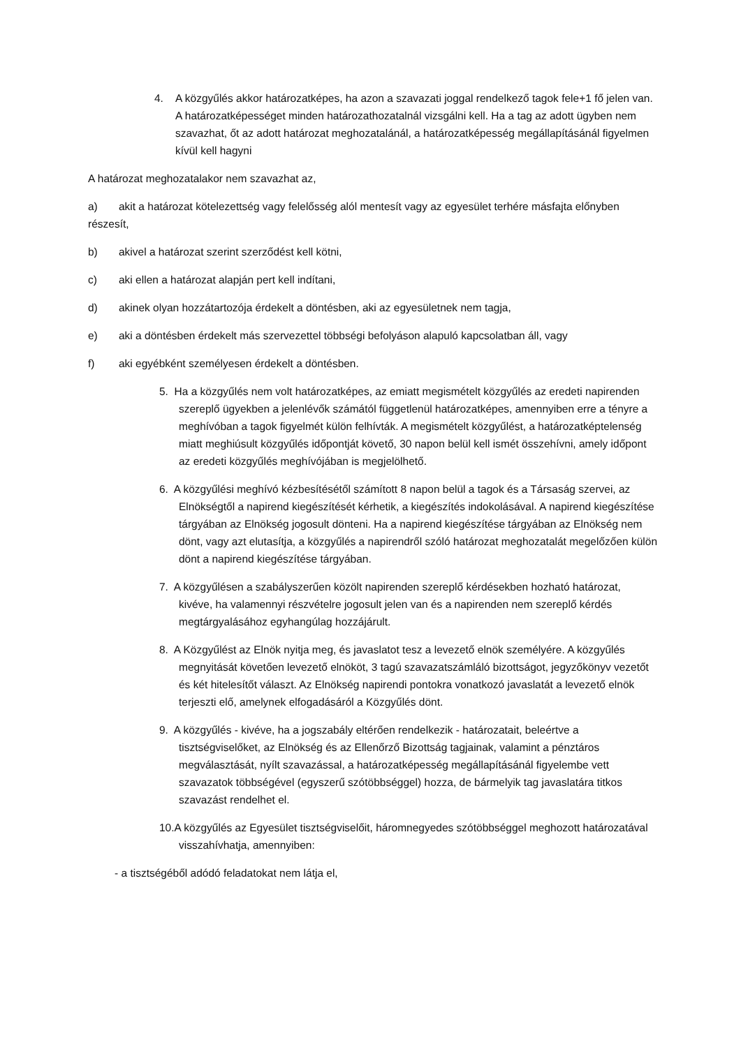4. A közgyűlés akkor határozatképes, ha azon a szavazati joggal rendelkező tagok fele+1 fő jelen van. A határozatképességet minden határozathozatalnál vizsgálni kell. Ha a tag az adott ügyben nem szavazhat, őt az adott határozat meghozatalánál, a határozatképesség megállapításánál figyelmen kívül kell hagyni
A határozat meghozatalakor nem szavazhat az,
a) akit a határozat kötelezettség vagy felelősség alól mentesít vagy az egyesület terhére másfajta előnyben részesít,
b) akivel a határozat szerint szerződést kell kötni,
c) aki ellen a határozat alapján pert kell indítani,
d) akinek olyan hozzátartozója érdekelt a döntésben, aki az egyesületnek nem tagja,
e) aki a döntésben érdekelt más szervezettel többségi befolyáson alapuló kapcsolatban áll, vagy
f) aki egyébként személyesen érdekelt a döntésben.
5. Ha a közgyűlés nem volt határozatképes, az emiatt megismételt közgyűlés az eredeti napirenden szereplő ügyekben a jelenlévők számától függetlenül határozatképes, amennyiben erre a tényre a meghívóban a tagok figyelmét külön felhívták. A megismételt közgyűlést, a határozatképtelenség miatt meghiúsult közgyűlés időpontját követő, 30 napon belül kell ismét összehívni, amely időpont az eredeti közgyűlés meghívójában is megjelölhető.
6. A közgyűlési meghívó kézbesítésétől számított 8 napon belül a tagok és a Társaság szervei, az Elnökségtől a napirend kiegészítését kérhetik, a kiegészítés indokolásával. A napirend kiegészítése tárgyában az Elnökség jogosult dönteni. Ha a napirend kiegészítése tárgyában az Elnökség nem dönt, vagy azt elutasítja, a közgyűlés a napirendről szóló határozat meghozatalát megelőzően külön dönt a napirend kiegészítése tárgyában.
7. A közgyűlésen a szabályszerűen közölt napirenden szereplő kérdésekben hozható határozat, kivéve, ha valamennyi részvételre jogosult jelen van és a napirenden nem szereplő kérdés megtárgyalásához egyhangúlag hozzájárult.
8. A Közgyűlést az Elnök nyitja meg, és javaslatot tesz a levezető elnök személyére. A közgyűlés megnyitását követően levezető elnököt, 3 tagú szavazatszámláló bizottságot, jegyzőkönyv vezetőt és két hitelesítőt választ. Az Elnökség napirendi pontokra vonatkozó javaslatát a levezető elnök terjeszti elő, amelynek elfogadásáról a Közgyűlés dönt.
9. A közgyűlés - kivéve, ha a jogszabály eltérően rendelkezik - határozatait, beleértve a tisztségviselőket, az Elnökség és az Ellenőrző Bizottság tagjainak, valamint a pénztáros megválasztását, nyílt szavazással, a határozatképesség megállapításánál figyelembe vett szavazatok többségével (egyszerű szótöbbséggel) hozza, de bármelyik tag javaslatára titkos szavazást rendelhet el.
10.A közgyűlés az Egyesület tisztségviselőit, háromnegyedes szótöbbséggel meghozott határozatával visszahívhatja, amennyiben:
- a tisztségéből adódó feladatokat nem látja el,